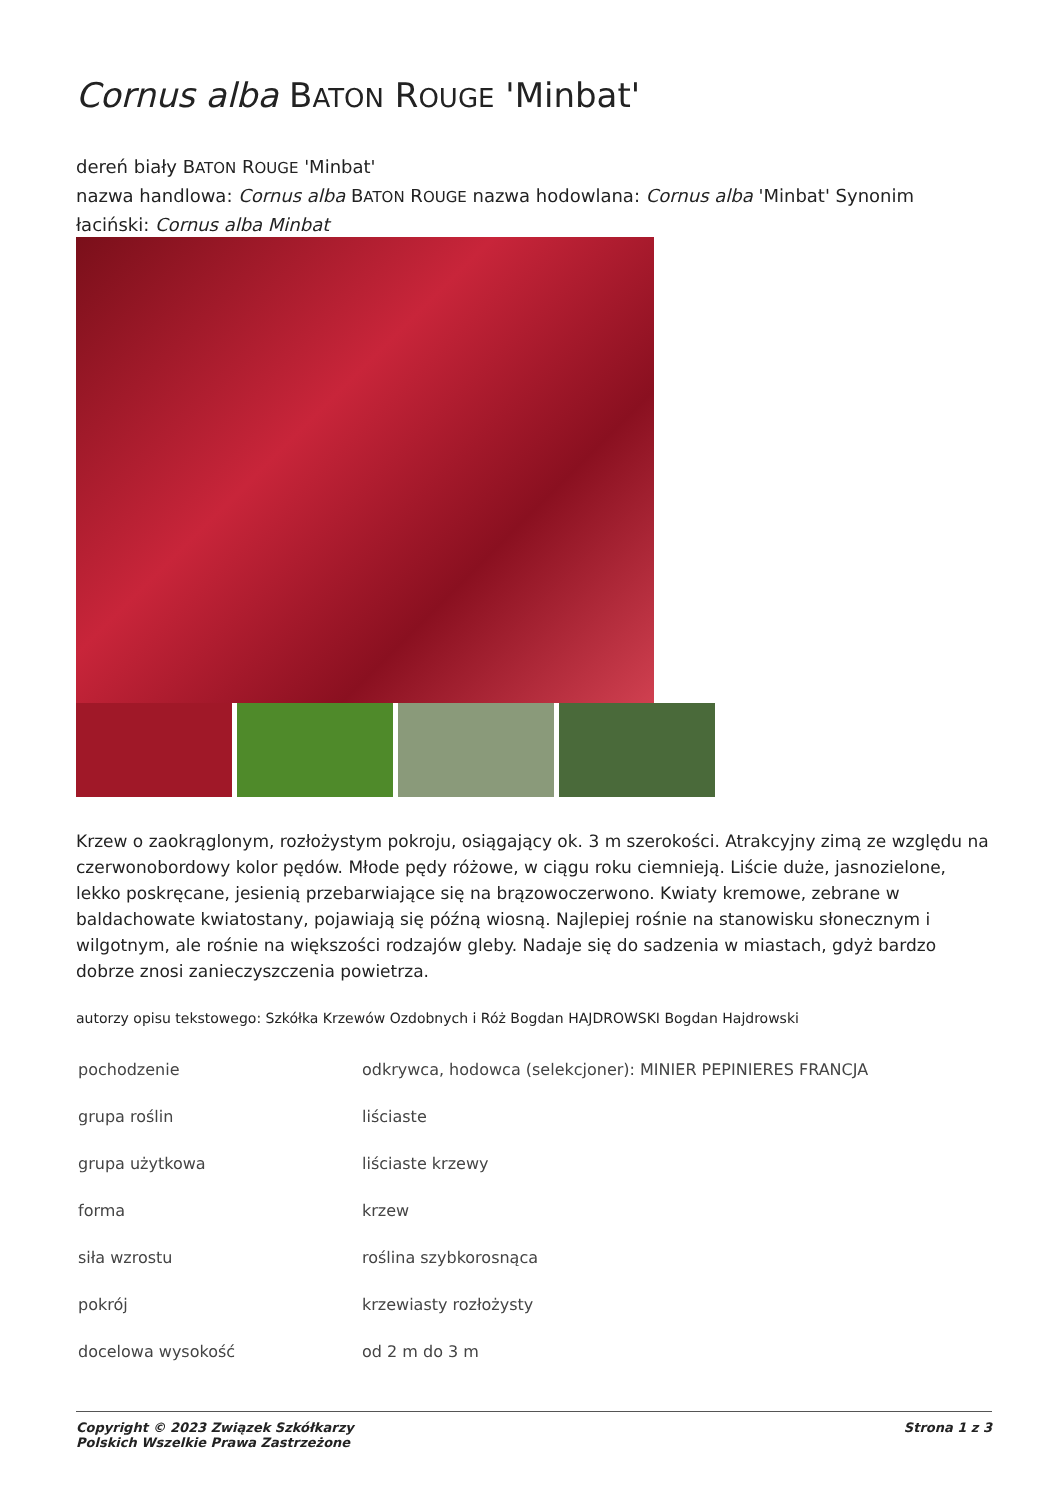Cornus alba BATON ROUGE 'Minbat'
dereń biały BATON ROUGE 'Minbat'
nazwa handlowa: Cornus alba BATON ROUGE nazwa hodowlana: Cornus alba 'Minbat' Synonim łaciński: Cornus alba Minbat
Krzew o zaokrąglonym, rozłożystym pokroju, osiągający ok. 3 m szerokości. Atrakcyjny zimą ze względu na czerwonobordowy kolor pędów. Młode pędy różowe, w ciągu roku ciemnieją. Liście duże, jasnozielone, lekko poskręcane, jesienią przebarwiające się na brązowoczerwono. Kwiaty kremowe, zebrane w baldachowate kwiatostany, pojawiają się późną wiosną. Najlepiej rośnie na stanowisku słonecznym i wilgotnym, ale rośnie na większości rodzajów gleby. Nadaje się do sadzenia w miastach, gdyż bardzo dobrze znosi zanieczyszczenia powietrza.
autorzy opisu tekstowego: Szkółka Krzewów Ozdobnych i Róż Bogdan HAJDROWSKI Bogdan Hajdrowski
| pochodzenie | odkrywca, hodowca (selekcjoner): MINIER PEPINIERES FRANCJA |
| grupa roślin | liściaste |
| grupa użytkowa | liściaste krzewy |
| forma | krzew |
| siła wzrostu | roślina szybkorosnąca |
| pokrój | krzewiasty rozłożysty |
| docelowa wysokość | od 2 m do 3 m |
Copyright © 2023 Związek Szkółkarzy
Polskich Wszelkie Prawa Zastrzeżone Strona 1 z 3